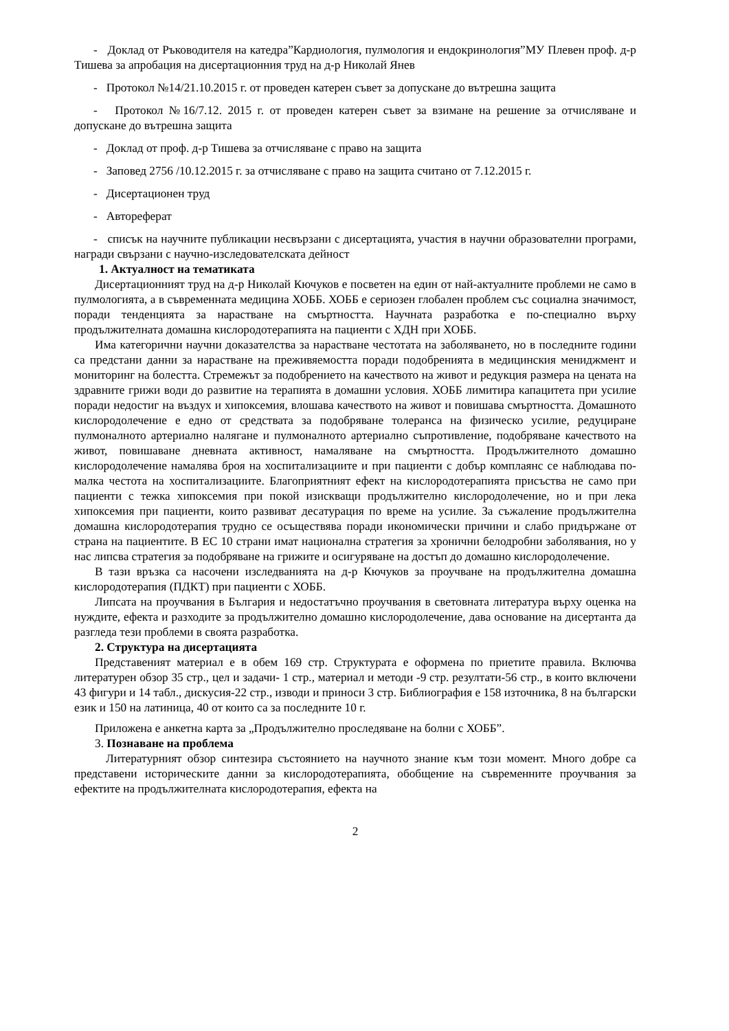- Доклад от Ръководителя на катедра”Кардиология, пулмология и ендокринология”МУ Плевен проф. д-р Тишева за апробация на дисертационния труд на д-р Николай Янев
- Протокол №14/21.10.2015 г. от проведен катерен съвет за допускане до вътрешна защита
- Протокол №16/7.12. 2015 г. от проведен катерен съвет за взимане на решение за отчисляване и допускане до вътрешна защита
- Доклад от проф. д-р Тишева за отчисляване с право на защита
- Заповед 2756 /10.12.2015 г. за отчисляване с право на защита считано от 7.12.2015 г.
- Дисертационен труд
- Автореферат
- списък на научните публикации несвързани с дисертацията, участия в научни образователни програми, награди свързани с научно-изследователската дейност
1. Актуалност на тематиката
Дисертационният труд на д-р Николай Кючуков е посветен на един от най-актуалните проблеми не само в пулмологията, а в съвременната медицина ХОББ. ХОББ е сериозен глобален проблем със социална значимост, поради тенденцията за нарастване на смъртността. Научната разработка е по-специално върху продължителната домашна кислородотерапията на пациенти с ХДН при ХОББ.
Има категорични научни доказателства за нарастване честотата на заболяването, но в последните години са предстани данни за нарастване на преживяемостта поради подобренията в медицинския мениджмент и мониторинг на болестта. Стремежът за подобрението на качеството на живот и редукция размера на цената на здравните грижи води до развитие на терапията в домашни условия. ХОББ лимитира капацитета при усилие поради недостиг на въздух и хипоксемия, влошава качеството на живот и повишава смъртността. Домашното кислородолечение е едно от средствата за подобряване толеранса на физическо усилие, редуциране пулмоналното артериално налягане и пулмоналното артериално съпротивление, подобряване качеството на живот, повишаване дневната активност, намаляване на смъртността. Продължителното домашно кислородолечение намалява броя на хоспитализациите и при пациенти с добър комплаянс се наблюдава по-малка честота на хоспитализациите. Благоприятният ефект на кислородотерапията присъства не само при пациенти с тежка хипоксемия при покой изискващи продължително кислородолечение, но и при лека хипоксемия при пациенти, които развиват десатурация по време на усилие. За съжаление продължителна домашна кислородотерапия трудно се осъществява поради икономически причини и слабо придържане от страна на пациентите. В ЕС 10 страни имат национална стратегия за хронични белодробни заболявания, но у нас липсва стратегия за подобряване на грижите и осигуряване на достъп до домашно кислородолечение.
В тази връзка са насочени изследванията на д-р Кючуков за проучване на продължителна домашна кислородотерапия (ПДКТ) при пациенти с ХОББ.
Липсата на проучвания в България и недостатъчно проучвания в световната литература върху оценка на нуждите, ефекта и разходите за продължително домашно кислородолечение, дава основание на дисертанта да разгледа тези проблеми в своята разработка.
2. Структура на дисертацията
Представеният материал е в обем 169 стр. Структурата е оформена по приетите правила. Включва литературен обзор 35 стр., цел и задачи- 1 стр., материал и методи -9 стр. резултати-56 стр., в които включени 43 фигури и 14 табл., дискусия-22 стр., изводи и приноси 3 стр. Библиография е 158 източника, 8 на български език и 150 на латиница, 40 от които са за последните 10 г.
Приложена е анкетна карта за „Продължително проследяване на болни с ХОББ”.
3. Познаване на проблема
Литературният обзор синтезира състоянието на научното знание към този момент. Много добре са представени историческите данни за кислородотерапията, обобщение на съвременните проучвания за ефектите на продължителната кислородотерапия, ефекта на
2